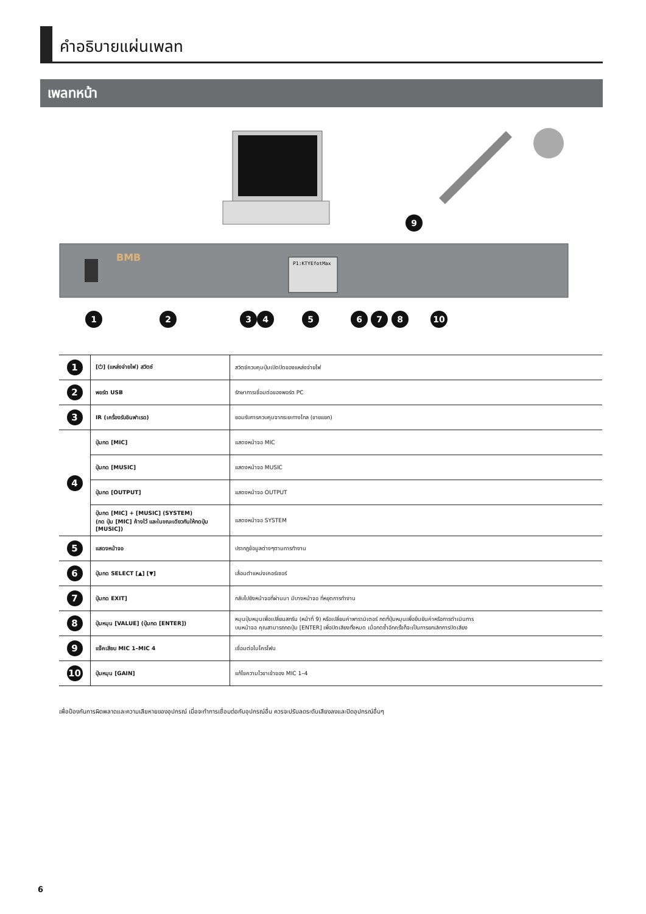คำอธิบายแผ่นเพลท
เพลทหน้า
BMB
P1:KTYEfotMax
1
2
3
4
5
6
7
8
10
9
| 1 | [⏻] (แหล่งจ่ายไฟ) สวิตช์ | สวิตช์ควบคุมปุ่มเปิดปิดของแหล่งจ่ายไฟ |
| 2 | พอร์ต USB | รักษาการเชื่อมต่อของพอร์ต PC |
| 3 | IR (เครื่องรับอินฟาเรด) | ยอมรับการควบคุมจากระยะทางไกล (ขายแยก) |
| 4 | ปุ่มกด [MIC] | แสดงหน้าจอ MIC |
| | ปุ่มกด [MUSIC] | แสดงหน้าจอ MUSIC |
| | ปุ่มกด [OUTPUT] | แสดงหน้าจอ OUTPUT |
| | ปุ่มกด [MIC] + [MUSIC] (SYSTEM) (กด ปุ่ม [MIC] ค้างไว้ และในขณะเดียวกันให้กดปุ่ม [MUSIC]) | แสดงหน้าจอ SYSTEM |
| 5 | แสดงหน้าจอ | ปรากฏข้อมูลต่างๆตามการทำงาน |
| 6 | ปุ่มกด SELECT [▲] [▼] | เลื่อนตำแหน่งเคอร์เซอร์ |
| 7 | ปุ่มกด EXIT] | กลับไปยังหน้าจอที่ผ่านมา มีบางหน้าจอ ที่หยุดการทำงาน |
| 8 | ปุ่มหมุน [VALUE] (ปุ่มกด [ENTER]) | หมุนปุ่มหมุนเพื่อเปลี่ยนสกรีน (หน้าที่ 9) หรือเปลี่ยนค่าพารามิเตอร์ กดที่ปุ่มหมุนเพื่อยืนยันค่าหรือการดำเนินการ บนหน้าจอ คุณสามารถกดปุ่ม [ENTER] เพื่อปิดเสียงทั้งหมด เมื่อกดซ้ำอีกครั้งก็จะเป็นการยกเลิกการปิดเสียง |
| 9 | แจ๊คเสียบ MIC 1–MIC 4 | เชื่อมต่อไมโครโฟน |
| 10 | ปุ่มหมุน [GAIN] | แก้ไขความไวขาเข้าของ MIC 1–4 |
เพื่อป้องกันการผิดพลาดและความเสียหายของอุปกรณ์ เมื่อจะทำการเชื่อมต่อกับอุปกรณ์อื่น ควรจะปรับลดระดับเสียงลงและปิดอุปกรณ์อื่นๆ
6